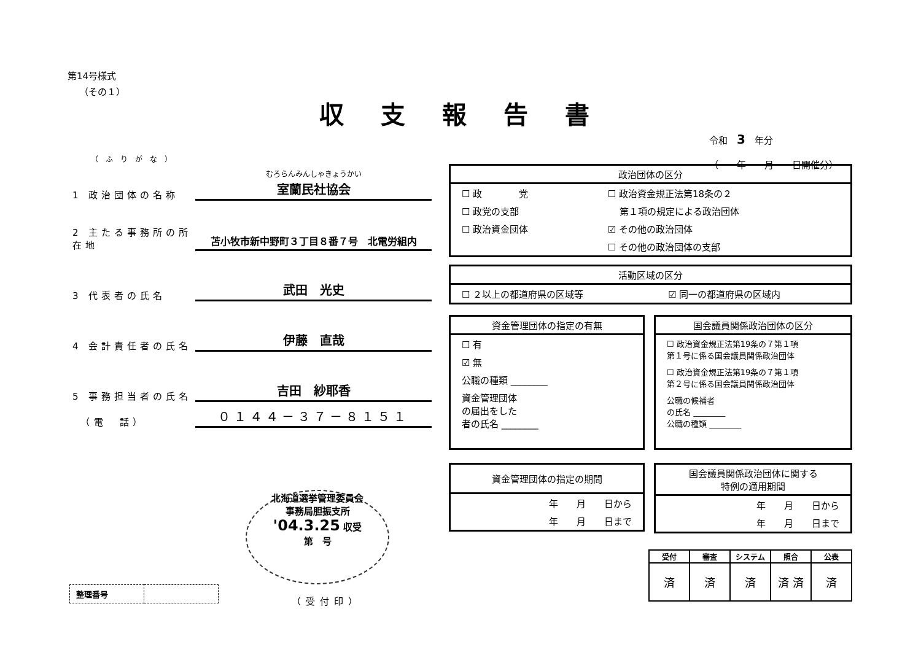第14号様式
（その１）
収支報告書
令和　3　年分
（　　年　　月　　日開催分）
（ふりがな）
1 政治団体の名称 むろらんみんしゃきょうかい
室蘭民社協会
2 主たる事務所の所在地 苫小牧市新中野町３丁目８番７号　北電労組内
3 代表者の氏名 武田　光史
4 会計責任者の氏名 伊藤　直哉
5 事務担当者の氏名 吉田　紗耶香
　（電　話） ０１４４－３７－８１５１
政治団体の区分
| ☐ 政 党 | ☐ 政治資金規正法第18条の２ |
| ☐ 政党の支部 | 第１項の規定による政治団体 |
| ☐ 政治資金団体 | ☑ その他の政治団体 |
| | ☐ その他の政治団体の支部 |
活動区域の区分
| ☐ ２以上の都道府県の区域等 | ☑ 同一の都道府県の区域内 |
資金管理団体の指定の有無
| ☐ 有 |
| ☑ 無 |
| 公職の種類 ________ |
| 資金管理団体 の届出をした 者の氏名 ________ |
国会議員関係政治団体の区分
| ☐ 政治資金規正法第19条の７第１項 第１号に係る国会議員関係政治団体 |
| ☐ 政治資金規正法第19条の７第１項 第２号に係る国会議員関係政治団体 |
| 公職の候補者 の氏名 ________ 公職の種類 ________ |
資金管理団体の指定の期間
| 年 月 日から |
| 年 月 日まで |
国会議員関係政治団体に関する
特例の適用期間
| 年 月 日から |
| 年 月 日まで |
北海道選挙管理委員会
事務局胆振支所
'04.3.25 収受
第　号
（受付印）
| 整理番号 | |
| 受付 | 審査 | システム | 照合 | 公表 |
| --- | --- | --- | --- | --- |
| 済 | 済 | 済 | 済 済 | 済 |